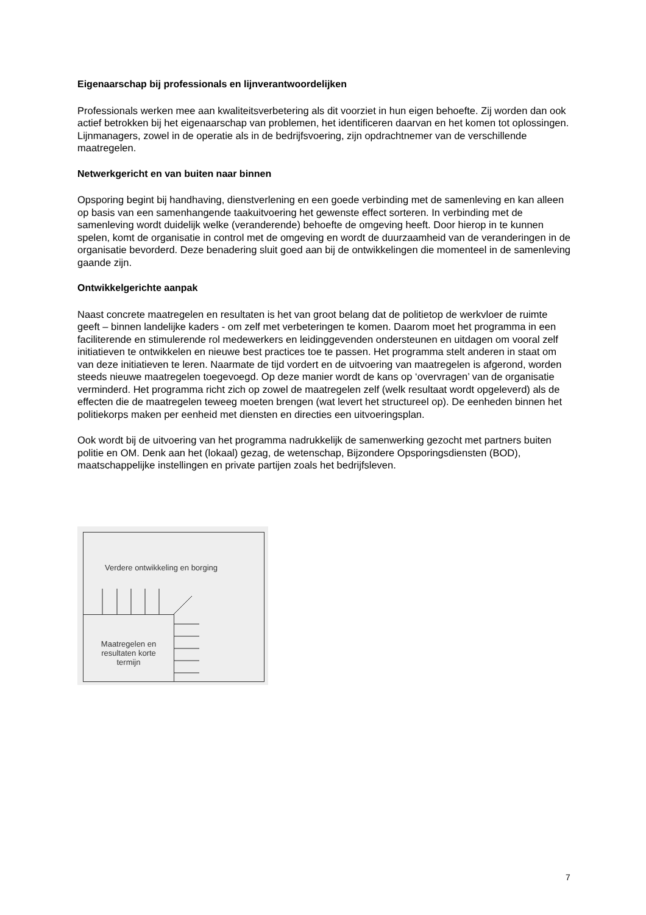Eigenaarschap bij professionals en lijnverantwoordelijken
Professionals werken mee aan kwaliteitsverbetering als dit voorziet in hun eigen behoefte. Zij worden dan ook actief betrokken bij het eigenaarschap van problemen, het identificeren daarvan en het komen tot oplossingen. Lijnmanagers, zowel in de operatie als in de bedrijfsvoering, zijn opdrachtnemer van de verschillende maatregelen.
Netwerkgericht en van buiten naar binnen
Opsporing begint bij handhaving, dienstverlening en een goede verbinding met de samenleving en kan alleen op basis van een samenhangende taakuitvoering het gewenste effect sorteren. In verbinding met de samenleving wordt duidelijk welke (veranderende) behoefte de omgeving heeft. Door hierop in te kunnen spelen, komt de organisatie in control met de omgeving en wordt de duurzaamheid van de veranderingen in de organisatie bevorderd. Deze benadering sluit goed aan bij de ontwikkelingen die momenteel in de samenleving gaande zijn.
Ontwikkelgerichte aanpak
Naast concrete maatregelen en resultaten is het van groot belang dat de politietop de werkvloer de ruimte geeft – binnen landelijke kaders - om zelf met verbeteringen te komen. Daarom moet het programma in een faciliterende en stimulerende rol medewerkers en leidinggevenden ondersteunen en uitdagen om vooral zelf initiatieven te ontwikkelen en nieuwe best practices toe te passen. Het programma stelt anderen in staat om van deze initiatieven te leren. Naarmate de tijd vordert en de uitvoering van maatregelen is afgerond, worden steeds nieuwe maatregelen toegevoegd. Op deze manier wordt de kans op ‘overvragen’ van de organisatie verminderd. Het programma richt zich op zowel de maatregelen zelf (welk resultaat wordt opgeleverd) als de effecten die de maatregelen teweeg moeten brengen (wat levert het structureel op). De eenheden binnen het politiekorps maken per eenheid met diensten en directies een uitvoeringsplan.
Ook wordt bij de uitvoering van het programma nadrukkelijk de samenwerking gezocht met partners buiten politie en OM. Denk aan het (lokaal) gezag, de wetenschap, Bijzondere Opsporingsdiensten (BOD), maatschappelijke instellingen en private partijen zoals het bedrijfsleven.
Verdere ontwikkeling en borging
Maatregelen en resultaten korte termijn
7